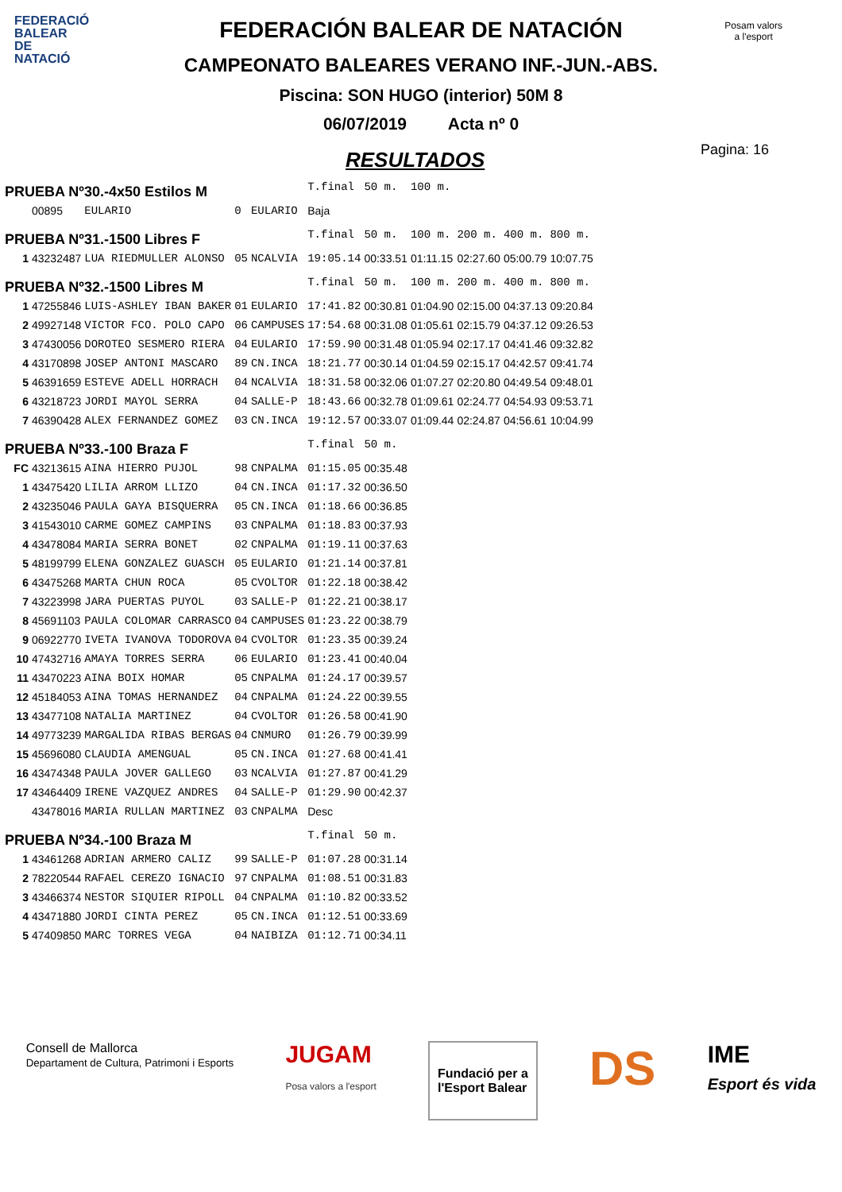FEDERACIÓ
BALEAR DE
NATACIÓ
Posam valors
a l'esport
FEDERACIÓN BALEAR DE NATACIÓN
CAMPEONATO BALEARES VERANO INF.-JUN.-ABS.
Piscina: SON HUGO (interior) 50M 8
06/07/2019 Acta nº 0
RESULTADOS
Pagina: 16
| PRUEBA Nº30.-4x50 Estilos M | | | | | T.final | 50 m. | 100 m. | | | |
| | 00895 | EULARIO | 0 | EULARIO | Baja | | | | | |
| PRUEBA Nº31.-1500 Libres F | | | | | T.final | 50 m. | 100 m. | 200 m. | 400 m. | 800 m. |
| 1 | 43232487 | LUA RIEDMULLER ALONSO | 05 | NCALVIA | 19:05.14 | 00:33.51 | 01:11.15 | 02:27.60 | 05:00.79 | 10:07.75 |
| PRUEBA Nº32.-1500 Libres M | | | | | T.final | 50 m. | 100 m. | 200 m. | 400 m. | 800 m. |
| 1 | 47255846 | LUIS-ASHLEY IBAN BAKER | 01 | EULARIO | 17:41.82 | 00:30.81 | 01:04.90 | 02:15.00 | 04:37.13 | 09:20.84 |
| 2 | 49927148 | VICTOR FCO. POLO CAPO | 06 | CAMPUSES | 17:54.68 | 00:31.08 | 01:05.61 | 02:15.79 | 04:37.12 | 09:26.53 |
| 3 | 47430056 | DOROTEO SESMERO RIERA | 04 | EULARIO | 17:59.90 | 00:31.48 | 01:05.94 | 02:17.17 | 04:41.46 | 09:32.82 |
| 4 | 43170898 | JOSEP ANTONI MASCARO | 89 | CN.INCA | 18:21.77 | 00:30.14 | 01:04.59 | 02:15.17 | 04:42.57 | 09:41.74 |
| 5 | 46391659 | ESTEVE ADELL HORRACH | 04 | NCALVIA | 18:31.58 | 00:32.06 | 01:07.27 | 02:20.80 | 04:49.54 | 09:48.01 |
| 6 | 43218723 | JORDI MAYOL SERRA | 04 | SALLE-P | 18:43.66 | 00:32.78 | 01:09.61 | 02:24.77 | 04:54.93 | 09:53.71 |
| 7 | 46390428 | ALEX FERNANDEZ GOMEZ | 03 | CN.INCA | 19:12.57 | 00:33.07 | 01:09.44 | 02:24.87 | 04:56.61 | 10:04.99 |
| PRUEBA Nº33.-100 Braza F | | | | | T.final | 50 m. | | | | |
| FC | 43213615 | AINA HIERRO PUJOL | 98 | CNPALMA | 01:15.05 | 00:35.48 | | | | |
| 1 | 43475420 | LILIA ARROM LLIZO | 04 | CN.INCA | 01:17.32 | 00:36.50 | | | | |
| 2 | 43235046 | PAULA GAYA BISQUERRA | 05 | CN.INCA | 01:18.66 | 00:36.85 | | | | |
| 3 | 41543010 | CARME GOMEZ CAMPINS | 03 | CNPALMA | 01:18.83 | 00:37.93 | | | | |
| 4 | 43478084 | MARIA SERRA BONET | 02 | CNPALMA | 01:19.11 | 00:37.63 | | | | |
| 5 | 48199799 | ELENA GONZALEZ GUASCH | 05 | EULARIO | 01:21.14 | 00:37.81 | | | | |
| 6 | 43475268 | MARTA CHUN ROCA | 05 | CVOLTOR | 01:22.18 | 00:38.42 | | | | |
| 7 | 43223998 | JARA PUERTAS PUYOL | 03 | SALLE-P | 01:22.21 | 00:38.17 | | | | |
| 8 | 45691103 | PAULA COLOMAR CARRASCO | 04 | CAMPUSES | 01:23.22 | 00:38.79 | | | | |
| 9 | 06922770 | IVETA IVANOVA TODOROVA | 04 | CVOLTOR | 01:23.35 | 00:39.24 | | | | |
| 10 | 47432716 | AMAYA TORRES SERRA | 06 | EULARIO | 01:23.41 | 00:40.04 | | | | |
| 11 | 43470223 | AINA BOIX HOMAR | 05 | CNPALMA | 01:24.17 | 00:39.57 | | | | |
| 12 | 45184053 | AINA TOMAS HERNANDEZ | 04 | CNPALMA | 01:24.22 | 00:39.55 | | | | |
| 13 | 43477108 | NATALIA MARTINEZ | 04 | CVOLTOR | 01:26.58 | 00:41.90 | | | | |
| 14 | 49773239 | MARGALIDA RIBAS BERGAS | 04 | CNMURO | 01:26.79 | 00:39.99 | | | | |
| 15 | 45696080 | CLAUDIA AMENGUAL | 05 | CN.INCA | 01:27.68 | 00:41.41 | | | | |
| 16 | 43474348 | PAULA JOVER GALLEGO | 03 | NCALVIA | 01:27.87 | 00:41.29 | | | | |
| 17 | 43464409 | IRENE VAZQUEZ ANDRES | 04 | SALLE-P | 01:29.90 | 00:42.37 | | | | |
| | 43478016 | MARIA RULLAN MARTINEZ | 03 | CNPALMA | Desc | | | | | |
| PRUEBA Nº34.-100 Braza M | | | | | T.final | 50 m. | | | | |
| 1 | 43461268 | ADRIAN ARMERO CALIZ | 99 | SALLE-P | 01:07.28 | 00:31.14 | | | | |
| 2 | 78220544 | RAFAEL CEREZO IGNACIO | 97 | CNPALMA | 01:08.51 | 00:31.83 | | | | |
| 3 | 43466374 | NESTOR SIQUIER RIPOLL | 04 | CNPALMA | 01:10.82 | 00:33.52 | | | | |
| 4 | 43471880 | JORDI CINTA PEREZ | 05 | CN.INCA | 01:12.51 | 00:33.69 | | | | |
| 5 | 47409850 | MARC TORRES VEGA | 04 | NAIBIZA | 01:12.71 | 00:34.11 | | | | |
Consell de Mallorca
Departament de Cultura, Patrimoni i Esports
JUGAM
Posa valors a l'esport
Fundació per a
l'Esport Balear
DS
IME
Esport és vida